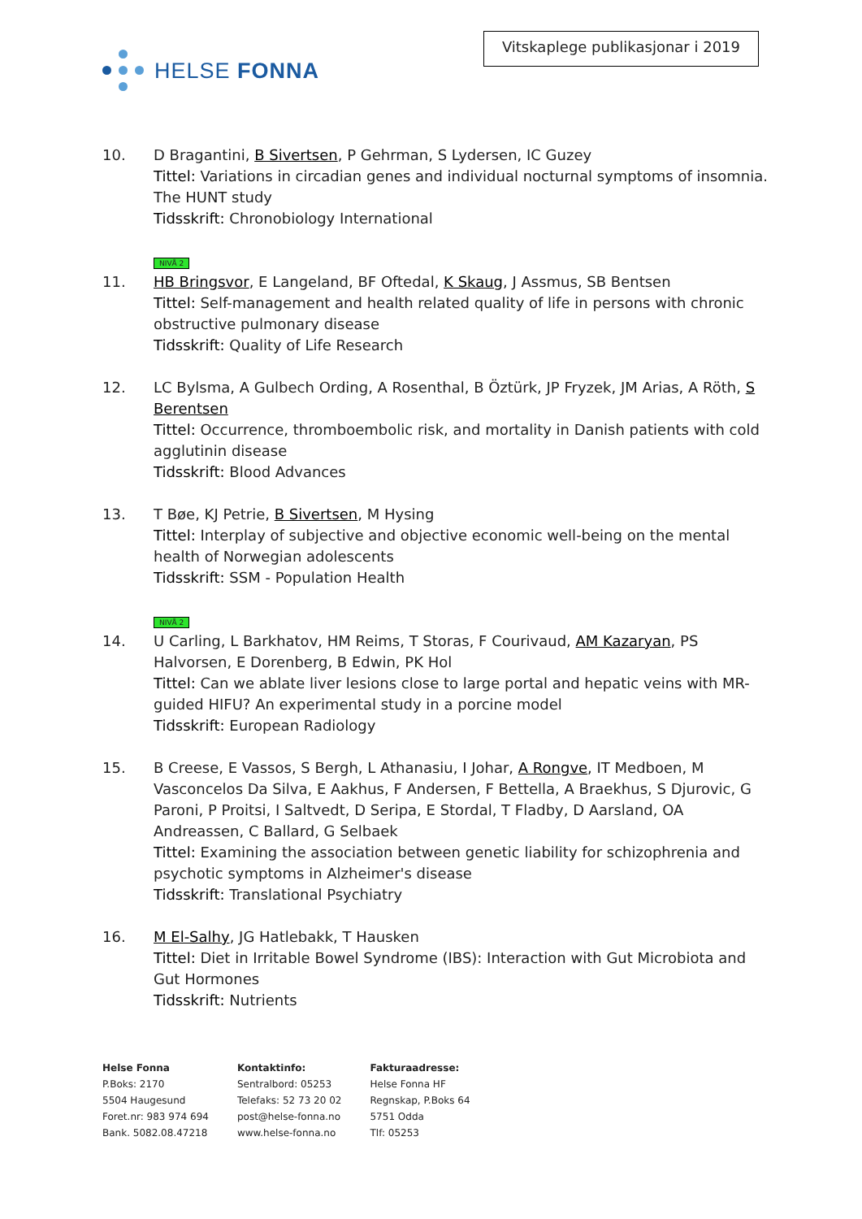HELSE FONNA
Vitskaplege publikasjonar i 2019
10. D Bragantini, B Sivertsen, P Gehrman, S Lydersen, IC Guzey
Tittel: Variations in circadian genes and individual nocturnal symptoms of insomnia. The HUNT study
Tidsskrift: Chronobiology International
NIVÅ 2
11. HB Bringsvor, E Langeland, BF Oftedal, K Skaug, J Assmus, SB Bentsen
Tittel: Self-management and health related quality of life in persons with chronic obstructive pulmonary disease
Tidsskrift: Quality of Life Research
12. LC Bylsma, A Gulbech Ording, A Rosenthal, B Öztürk, JP Fryzek, JM Arias, A Röth, S Berentsen
Tittel: Occurrence, thromboembolic risk, and mortality in Danish patients with cold agglutinin disease
Tidsskrift: Blood Advances
13. T Bøe, KJ Petrie, B Sivertsen, M Hysing
Tittel: Interplay of subjective and objective economic well-being on the mental health of Norwegian adolescents
Tidsskrift: SSM - Population Health
NIVÅ 2
14. U Carling, L Barkhatov, HM Reims, T Storas, F Courivaud, AM Kazaryan, PS Halvorsen, E Dorenberg, B Edwin, PK Hol
Tittel: Can we ablate liver lesions close to large portal and hepatic veins with MR-guided HIFU? An experimental study in a porcine model
Tidsskrift: European Radiology
15. B Creese, E Vassos, S Bergh, L Athanasiu, I Johar, A Rongve, IT Medboen, M Vasconcelos Da Silva, E Aakhus, F Andersen, F Bettella, A Braekhus, S Djurovic, G Paroni, P Proitsi, I Saltvedt, D Seripa, E Stordal, T Fladby, D Aarsland, OA Andreassen, C Ballard, G Selbaek
Tittel: Examining the association between genetic liability for schizophrenia and psychotic symptoms in Alzheimer's disease
Tidsskrift: Translational Psychiatry
16. M El-Salhy, JG Hatlebakk, T Hausken
Tittel: Diet in Irritable Bowel Syndrome (IBS): Interaction with Gut Microbiota and Gut Hormones
Tidsskrift: Nutrients
Helse Fonna
P.Boks: 2170
5504 Haugesund
Foret.nr: 983 974 694
Bank. 5082.08.47218
Kontaktinfo:
Sentralbord: 05253
Telefaks: 52 73 20 02
post@helse-fonna.no
www.helse-fonna.no
Fakturaadresse:
Helse Fonna HF
Regnskap, P.Boks 64
5751 Odda
Tlf: 05253